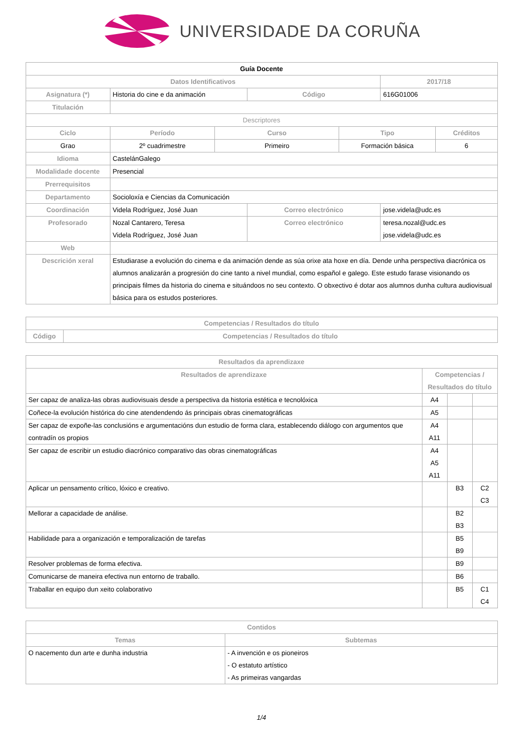UNIVERSIDADE DA CORUÑA
| Guía Docente | | | | | | |
| Datos Identificativos | | | | | 2017/18 | |
| Asignatura (*) | Historia do cine e da animación | | Código | | 616G01006 | |
| Titulación | | | | | | |
| Descriptores | | | | | | |
| Ciclo | Período | Curso | | Tipo | | Créditos |
| Grao | 2º cuadrimestre | Primeiro | | Formación básica | | 6 |
| Idioma | CastelánGalego | | | | | |
| Modalidade docente | Presencial | | | | | |
| Prerrequisitos | | | | | | |
| Departamento | Socioloxía e Ciencias da Comunicación | | | | | |
| Coordinación | Videla Rodríguez, José Juan | | Correo electrónico | | jose.videla@udc.es | |
| Profesorado | Nozal Cantarero, Teresa Videla Rodríguez, José Juan | | Correo electrónico | | teresa.nozal@udc.es jose.videla@udc.es | |
| Web | | | | | | |
| Descrición xeral | Estudiarase a evolución do cinema e da animación dende as súa orixe ata hoxe en día. Dende unha perspectiva diacrónica os alumnos analizarán a progresión do cine tanto a nivel mundial, como español e galego. Este estudo farase visionando os principais filmes da historia do cinema e situándoos no seu contexto. O obxectivo é dotar aos alumnos dunha cultura audiovisual básica para os estudos posteriores. | | | | | |
| Competencias / Resultados do título | |
| --- | --- |
| Código | Competencias / Resultados do título |
| Resultados da aprendizaxe | | | |
| --- | --- | --- | --- |
| Resultados de aprendizaxe | Competencias / Resultados do título | | |
| Ser capaz de analiza-las obras audiovisuais desde a perspectiva da historia estética e tecnolóxica | A4 | | |
| Coñece-la evolución histórica do cine atendendendo ás principais obras cinematográficas | A5 | | |
| Ser capaz de expoñe-las conclusións e argumentacións dun estudio de forma clara, establecendo diálogo con argumentos que contradín os propios | A4 A11 | | |
| Ser capaz de escribir un estudio diacrónico comparativo das obras cinematográficas | A4 A5 A11 | | |
| Aplicar un pensamento crítico, lóxico e creativo. | | B3 | C2 C3 |
| Mellorar a capacidade de análise. | | B2 B3 | |
| Habilidade para a organización e temporalización de tarefas | | B5 B9 | |
| Resolver problemas de forma efectiva. | | B9 | |
| Comunicarse de maneira efectiva nun entorno de traballo. | | B6 | |
| Traballar en equipo dun xeito colaborativo | | B5 | C1 C4 |
| Contidos | |
| --- | --- |
| Temas | Subtemas |
| O nacemento dun arte e dunha industria | - A invención e os pioneiros - O estatuto artístico - As primeiras vangardas |
1/4